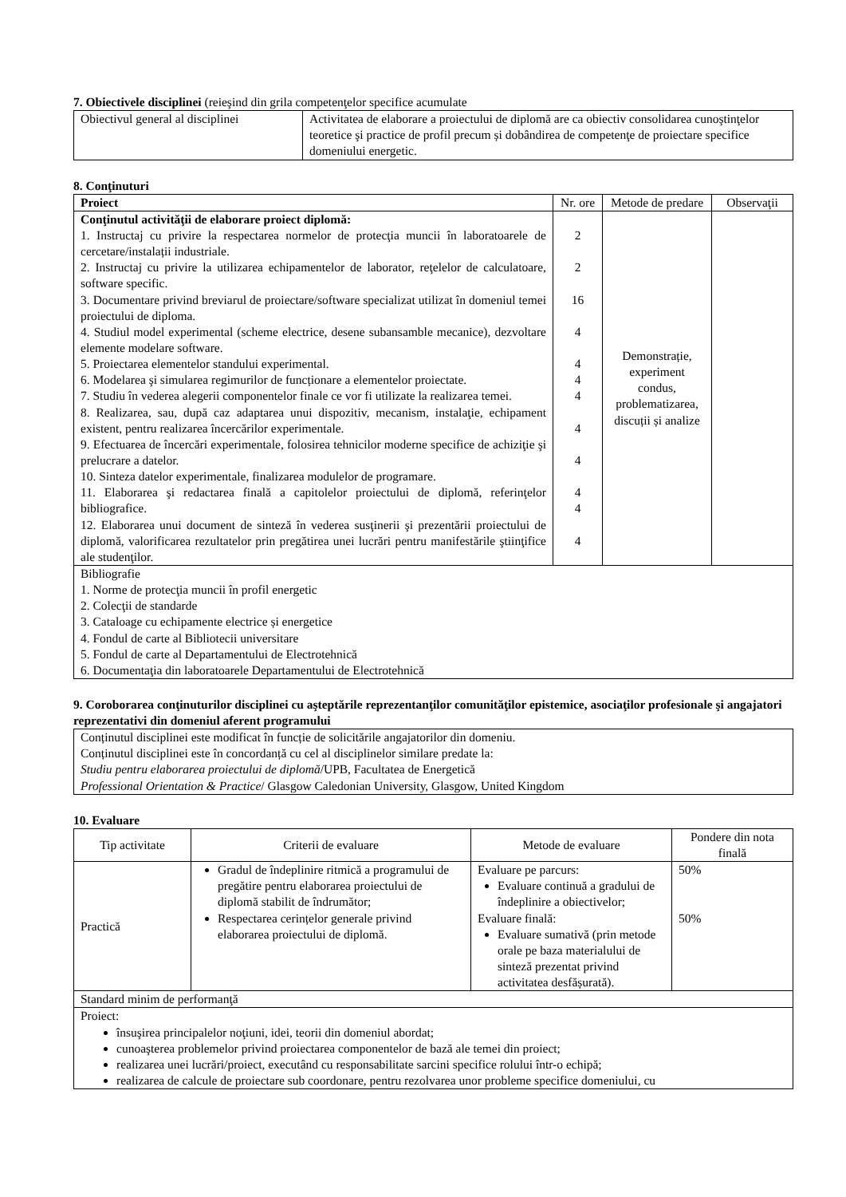7. Obiectivele disciplinei (reieşind din grila competenţelor specifice acumulate
| Obiectivul general al disciplinei | Activitatea de elaborare a proiectului de diplomă are ca obiectiv consolidarea cunoştinţelor teoretice şi practice de profil precum și dobândirea de competenţe de proiectare specifice domeniului energetic. |
8. Conţinuturi
| Proiect | Nr. ore | Metode de predare | Observaţii |
| Conţinutul activităţii de elaborare proiect diplomă: 1. Instructaj cu privire la respectarea normelor de protecţia muncii în laboratoarele de cercetare/instalații industriale. 2. Instructaj cu privire la utilizarea echipamentelor de laborator, reţelelor de calculatoare, software specific. 3. Documentare privind breviarul de proiectare/software specializat utilizat în domeniul temei proiectului de diploma. 4. Studiul model experimental (scheme electrice, desene subansamble mecanice), dezvoltare elemente modelare software. 5. Proiectarea elementelor standului experimental. 6. Modelarea şi simularea regimurilor de funcționare a elementelor proiectate. 7. Studiu în vederea alegerii componentelor finale ce vor fi utilizate la realizarea temei. 8. Realizarea, sau, după caz adaptarea unui dispozitiv, mecanism, instalaţie, echipament existent, pentru realizarea încercărilor experimentale. 9. Efectuarea de încercări experimentale, folosirea tehnicilor moderne specifice de achiziţie şi prelucrare a datelor. 10. Sinteza datelor experimentale, finalizarea modulelor de programare. 11. Elaborarea şi redactarea finală a capitolelor proiectului de diplomă, referinţelor bibliografice. 12. Elaborarea unui document de sinteză în vederea susţinerii şi prezentării proiectului de diplomă, valorificarea rezultatelor prin pregătirea unei lucrări pentru manifestările ştiinţifice ale studenţilor. | 2 2 16 4 4 4 4 4 4 4 4 4 | Demonstrație, experiment condus, problematizarea, discuții și analize | |
| Bibliografie 1. Norme de protecţia muncii în profil energetic 2. Colecţii de standarde 3. Cataloage cu echipamente electrice și energetice 4. Fondul de carte al Bibliotecii universitare 5. Fondul de carte al Departamentului de Electrotehnică 6. Documentaţia din laboratoarele Departamentului de Electrotehnică | | | |
9. Coroborarea conţinuturilor disciplinei cu aşteptările reprezentanţilor comunităţilor epistemice, asociaţilor profesionale şi angajatori reprezentativi din domeniul aferent programului
| Conținutul disciplinei este modificat în funcție de solicitările angajatorilor din domeniu. Conținutul disciplinei este în concordanță cu cel al disciplinelor similare predate la: Studiu pentru elaborarea proiectului de diplomă /UPB, Facultatea de Energetică Professional Orientation & Practice / Glasgow Caledonian University, Glasgow, United Kingdom |
10. Evaluare
| Tip activitate | Criterii de evaluare | Metode de evaluare | Pondere din nota finală |
| Practică | Gradul de îndeplinire ritmică a programului de pregătire pentru elaborarea proiectului de diplomă stabilit de îndrumător; Respectarea cerințelor generale privind elaborarea proiectului de diplomă. | Evaluare pe parcurs: Evaluare continuă a gradului de îndeplinire a obiectivelor; Evaluare finală: Evaluare sumativă (prin metode orale pe baza materialului de sinteză prezentat privind activitatea desfășurată). | 50% 50% |
| Standard minim de performanţă | | | |
| Proiect: însuşirea principalelor noţiuni, idei, teorii din domeniul abordat; cunoaşterea problemelor privind proiectarea componentelor de bază ale temei din proiect; realizarea unei lucrări/proiect, executând cu responsabilitate sarcini specifice rolului într-o echipă; realizarea de calcule de proiectare sub coordonare, pentru rezolvarea unor probleme specifice domeniului, cu | | | |